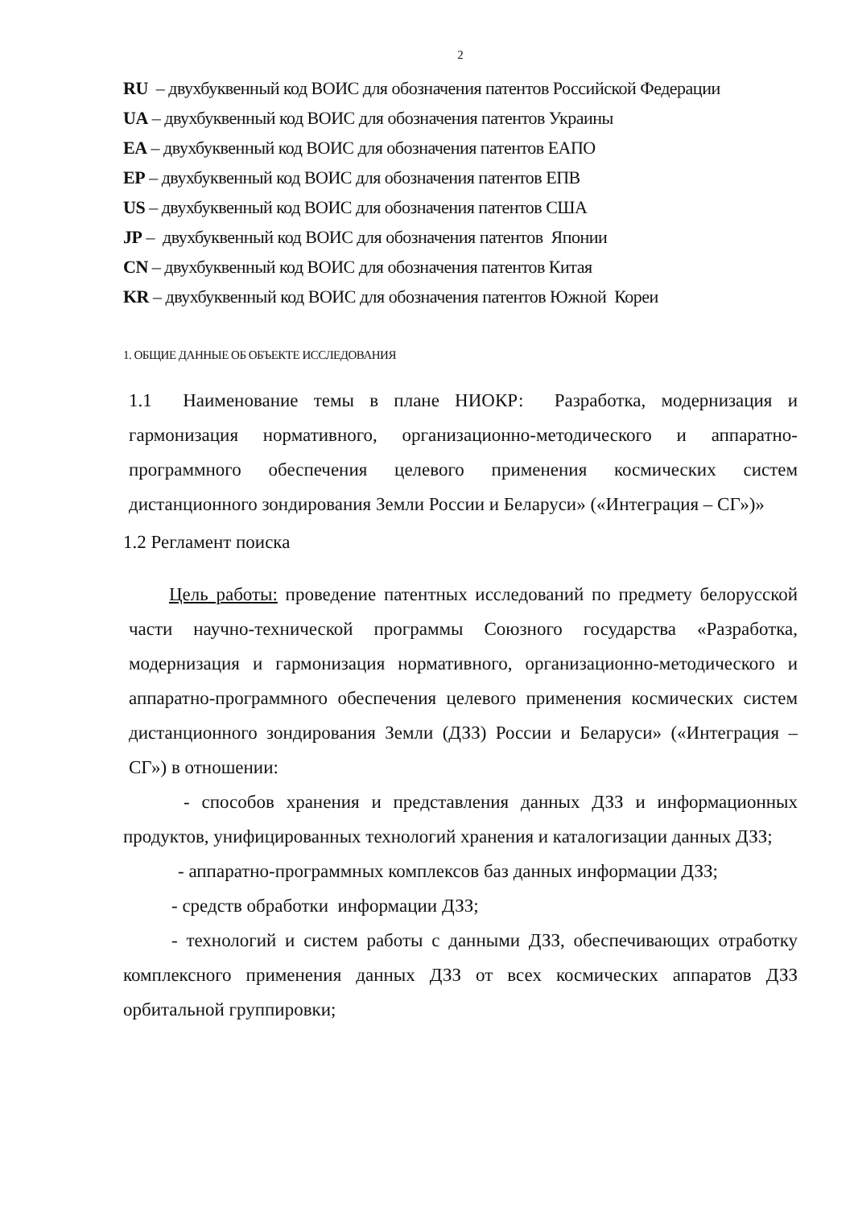2
RU – двухбуквенный код ВОИС для обозначения патентов Российской Федерации
UA – двухбуквенный код ВОИС для обозначения патентов Украины
EA – двухбуквенный код ВОИС для обозначения патентов ЕАПО
EP – двухбуквенный код ВОИС для обозначения патентов ЕПВ
US – двухбуквенный код ВОИС для обозначения патентов США
JP – двухбуквенный код ВОИС для обозначения патентов Японии
CN – двухбуквенный код ВОИС для обозначения патентов Китая
KR – двухбуквенный код ВОИС для обозначения патентов Южной Кореи
1. ОБЩИЕ ДАННЫЕ ОБ ОБЪЕКТЕ ИССЛЕДОВАНИЯ
1.1 Наименование темы в плане НИОКР: Разработка, модернизация и гармонизация нормативного, организационно-методического и аппаратно-программного обеспечения целевого применения космических систем дистанционного зондирования Земли России и Беларуси» («Интеграция – СГ»)»
1.2 Регламент поиска
Цель работы: проведение патентных исследований по предмету белорусской части научно-технической программы Союзного государства «Разработка, модернизация и гармонизация нормативного, организационно-методического и аппаратно-программного обеспечения целевого применения космических систем дистанционного зондирования Земли (ДЗЗ) России и Беларуси» («Интеграция – СГ») в отношении:
- способов хранения и представления данных ДЗЗ и информационных продуктов, унифицированных технологий хранения и каталогизации данных ДЗЗ;
- аппаратно-программных комплексов баз данных информации ДЗЗ;
- средств обработки информации ДЗЗ;
- технологий и систем работы с данными ДЗЗ, обеспечивающих отработку комплексного применения данных ДЗЗ от всех космических аппаратов ДЗЗ орбитальной группировки;